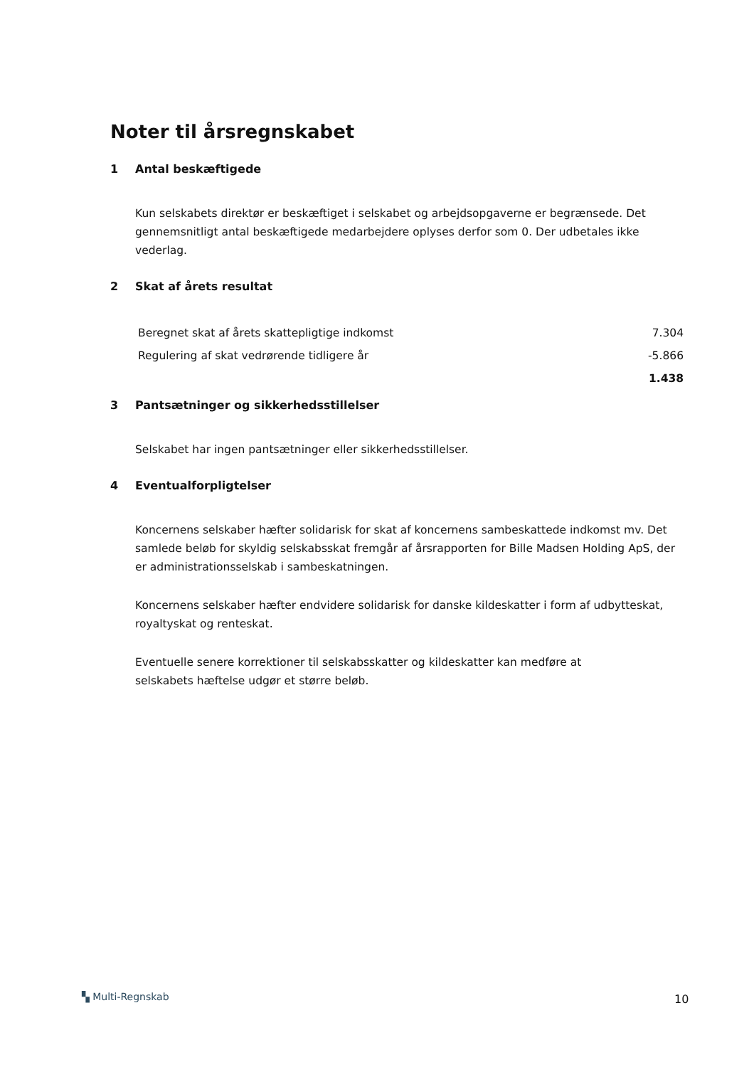Noter til årsregnskabet
1 Antal beskæftigede
Kun selskabets direktør er beskæftiget i selskabet og arbejdsopgaverne er begrænsede. Det gennemsnitligt antal beskæftigede medarbejdere oplyses derfor som 0. Der udbetales ikke vederlag.
2 Skat af årets resultat
| Beregnet skat af årets skattepligtige indkomst | 7.304 |
| Regulering af skat vedrørende tidligere år | -5.866 |
| | 1.438 |
3 Pantsætninger og sikkerhedsstillelser
Selskabet har ingen pantsætninger eller sikkerhedsstillelser.
4 Eventualforpligtelser
Koncernens selskaber hæfter solidarisk for skat af koncernens sambeskattede indkomst mv. Det samlede beløb for skyldig selskabsskat fremgår af årsrapporten for Bille Madsen Holding ApS, der er administrationsselskab i sambeskatningen.
Koncernens selskaber hæfter endvidere solidarisk for danske kildeskatter i form af udbytteskat, royaltyskat og renteskat.
Eventuelle senere korrektioner til selskabsskatter og kildeskatter kan medføre at
selskabets hæftelse udgør et større beløb.
▚ Multi-Regnskab 10